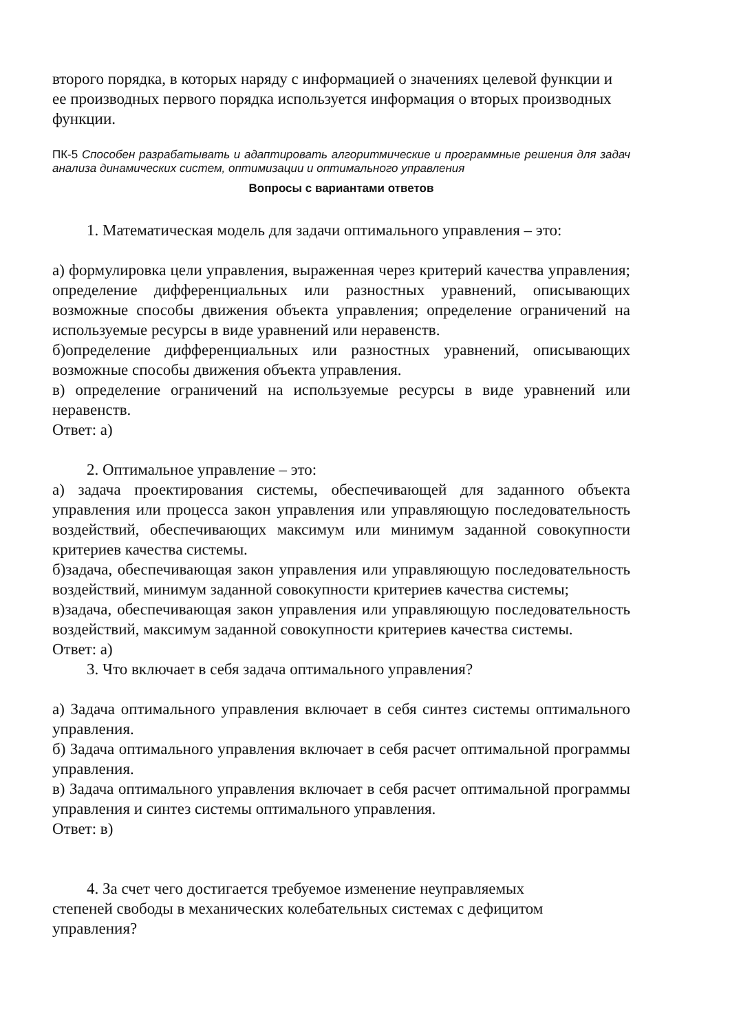второго порядка, в которых наряду с информацией о значениях целевой функции и ее производных первого порядка используется информация о вторых производных функции.
ПК-5 Способен разрабатывать и адаптировать алгоритмические и программные решения для задач анализа динамических систем, оптимизации и оптимального управления
Вопросы с вариантами ответов
1. Математическая модель для задачи оптимального управления – это:
а) формулировка цели управления, выраженная через критерий качества управления; определение дифференциальных или разностных уравнений, описывающих возможные способы движения объекта управления; определение ограничений на используемые ресурсы в виде уравнений или неравенств.
б)определение дифференциальных или разностных уравнений, описывающих возможные способы движения объекта управления.
в) определение ограничений на используемые ресурсы в виде уравнений или неравенств.
Ответ: а)
2. Оптимальное управление – это:
а) задача проектирования системы, обеспечивающей для заданного объекта управления или процесса закон управления или управляющую последовательность воздействий, обеспечивающих максимум или минимум заданной совокупности критериев качества системы.
б)задача, обеспечивающая закон управления или управляющую последовательность воздействий, минимум заданной совокупности критериев качества системы;
в)задача, обеспечивающая закон управления или управляющую последовательность воздействий, максимум заданной совокупности критериев качества системы.
Ответ: а)
3. Что включает в себя задача оптимального управления?
а) Задача оптимального управления включает в себя синтез системы оптимального управления.
б) Задача оптимального управления включает в себя расчет оптимальной программы управления.
в) Задача оптимального управления включает в себя расчет оптимальной программы управления и синтез системы оптимального управления.
Ответ: в)
4. За счет чего достигается требуемое изменение неуправляемых
степеней свободы в механических колебательных системах с дефицитом управления?